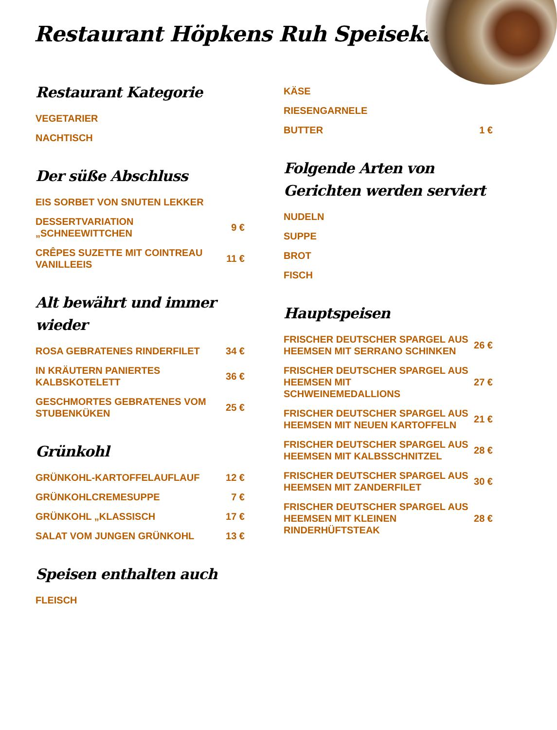Restaurant Höpkens Ruh Speisekarte
Restaurant Kategorie
| VEGETARIER | |
| NACHTISCH | |
Der süße Abschluss
| EIS SORBET VON SNUTEN LEKKER | |
| DESSERTVARIATION „SCHNEEWITTCHEN | 9 € |
| CRÊPES SUZETTE MIT COINTREAU VANILLEEIS | 11 € |
Alt bewährt und immer wieder
| ROSA GEBRATENES RINDERFILET | 34 € |
| IN KRÄUTERN PANIERTES KALBSKOTELETT | 36 € |
| GESCHMORTES GEBRATENES VOM STUBENKÜKEN | 25 € |
Grünkohl
| GRÜNKOHL-KARTOFFELAUFLAUF | 12 € |
| GRÜNKOHLCREMESUPPE | 7 € |
| GRÜNKOHL „KLASSISCH | 17 € |
| SALAT VOM JUNGEN GRÜNKOHL | 13 € |
Speisen enthalten auch
| FLEISCH | |
| KÄSE | |
| RIESENGARNELE | |
| BUTTER | 1 € |
Folgende Arten von Gerichten werden serviert
| NUDELN | |
| SUPPE | |
| BROT | |
| FISCH | |
Hauptspeisen
| FRISCHER DEUTSCHER SPARGEL AUS HEEMSEN MIT SERRANO SCHINKEN | 26 € |
| FRISCHER DEUTSCHER SPARGEL AUS HEEMSEN MIT SCHWEINEMEDALLIONS | 27 € |
| FRISCHER DEUTSCHER SPARGEL AUS HEEMSEN MIT NEUEN KARTOFFELN | 21 € |
| FRISCHER DEUTSCHER SPARGEL AUS HEEMSEN MIT KALBSSCHNITZEL | 28 € |
| FRISCHER DEUTSCHER SPARGEL AUS HEEMSEN MIT ZANDERFILET | 30 € |
| FRISCHER DEUTSCHER SPARGEL AUS HEEMSEN MIT KLEINEN RINDERHÜFTSTEAK | 28 € |